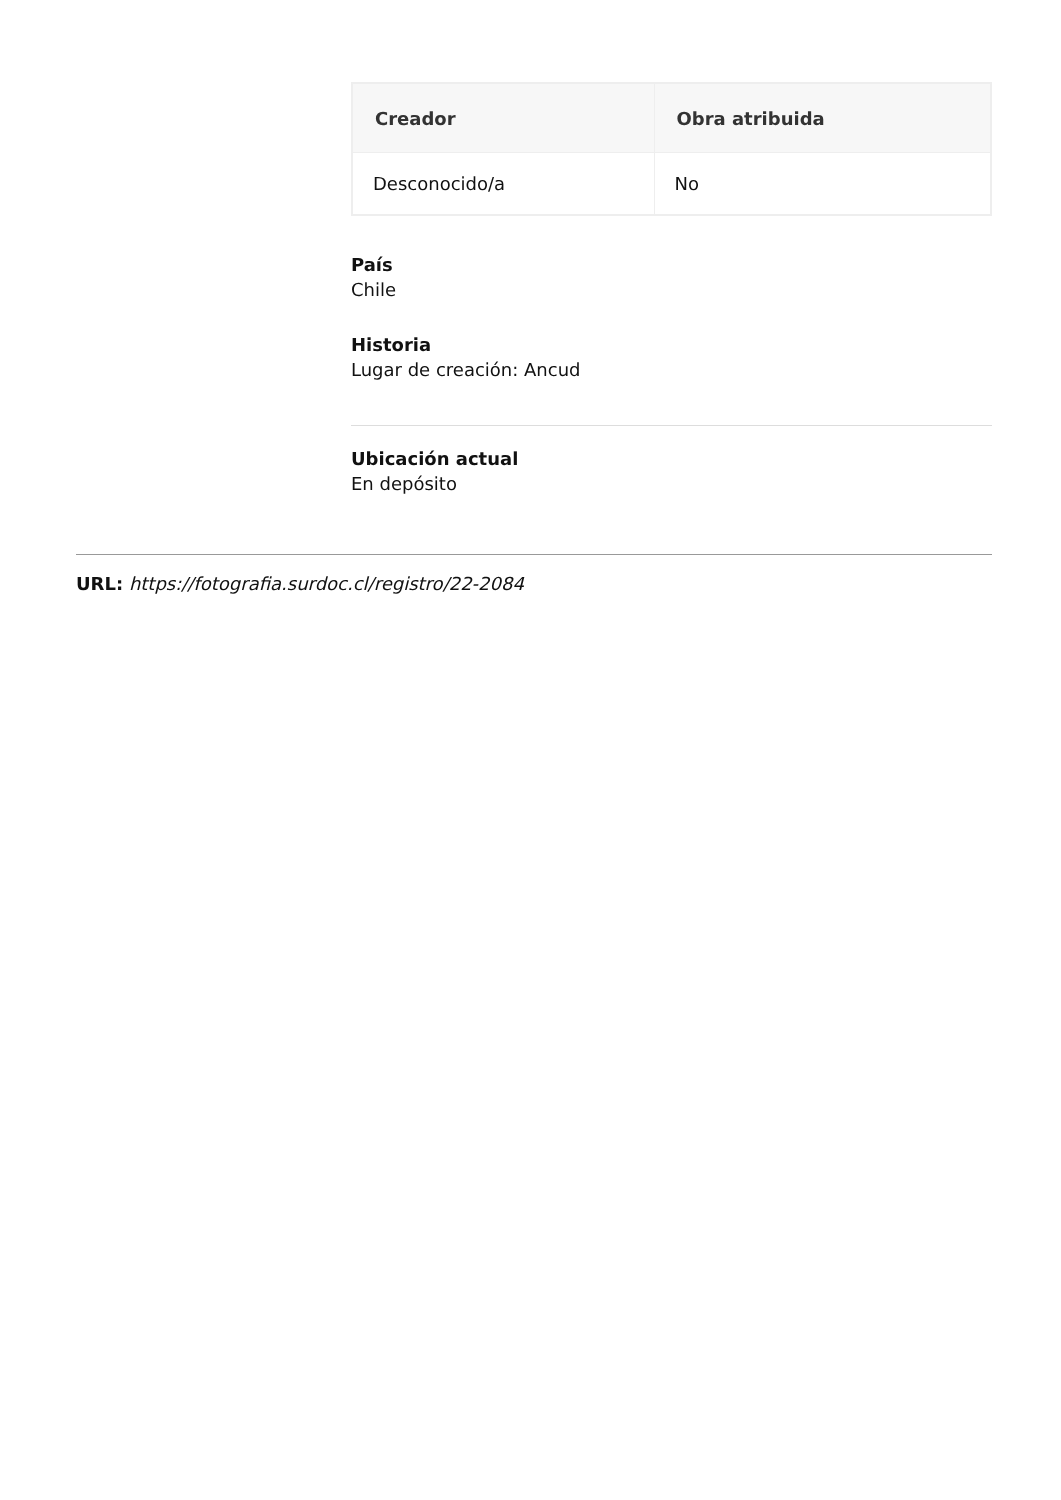| Creador | Obra atribuida |
| --- | --- |
| Desconocido/a | No |
País
Chile
Historia
Lugar de creación: Ancud
Ubicación actual
En depósito
URL: https://fotografia.surdoc.cl/registro/22-2084